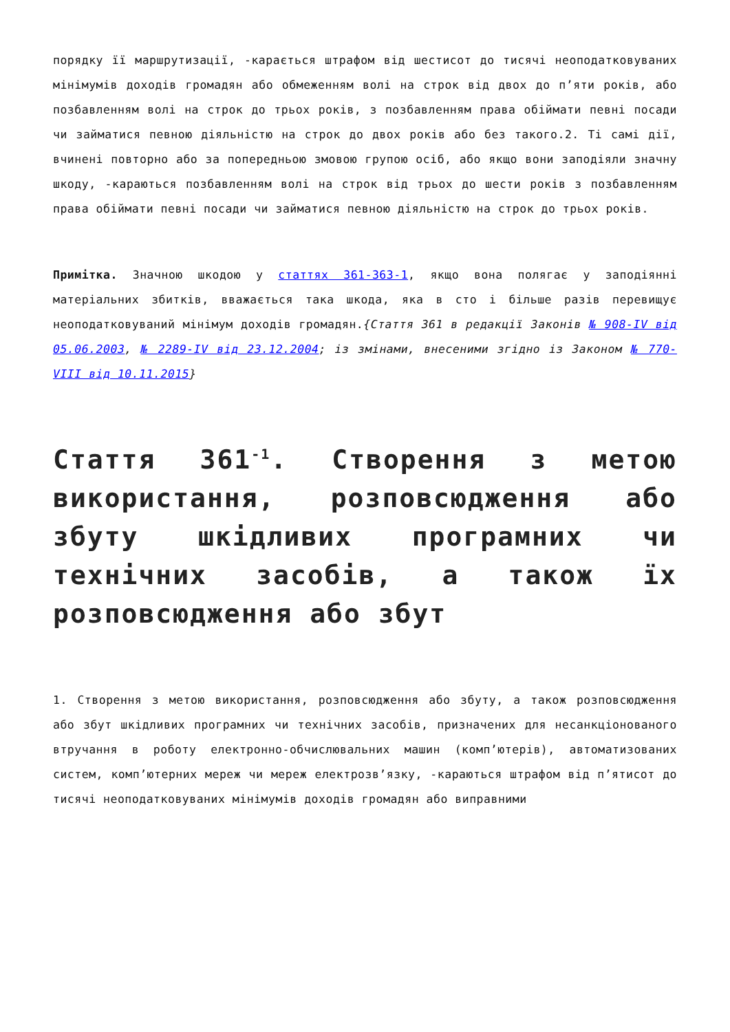порядку її маршрутизації, -карається штрафом від шестисот до тисячі неоподатковуваних мінімумів доходів громадян або обмеженням волі на строк від двох до п’яти років, або позбавленням волі на строк до трьох років, з позбавленням права обіймати певні посади чи займатися певною діяльністю на строк до двох років або без такого.2. Ті самі дії, вчинені повторно або за попередньою змовою групою осіб, або якщо вони заподіяли значну шкоду, -караються позбавленням волі на строк від трьох до шести років з позбавленням права обіймати певні посади чи займатися певною діяльністю на строк до трьох років.
Примітка. Значною шкодою у статтях 361-363-1, якщо вона полягає у заподіянні матеріальних збитків, вважається така шкода, яка в сто і більше разів перевищує неоподатковуваний мінімум доходів громадян.{Стаття 361 в редакції Законів № 908-IV від 05.06.2003, № 2289-IV від 23.12.2004; із змінами, внесеними згідно із Законом № 770-VIII від 10.11.2015}
Стаття 361<sup>-1</sup>. Створення з метою використання, розповсюдження або збуту шкідливих програмних чи технічних засобів, а також їх розповсюдження або збут
1. Створення з метою використання, розповсюдження або збуту, а також розповсюдження або збут шкідливих програмних чи технічних засобів, призначених для несанкціонованого втручання в роботу електронно-обчислювальних машин (комп’ютерів), автоматизованих систем, комп’ютерних мереж чи мереж електрозв’язку, -караються штрафом від п’ятисот до тисячі неоподатковуваних мінімумів доходів громадян або виправними